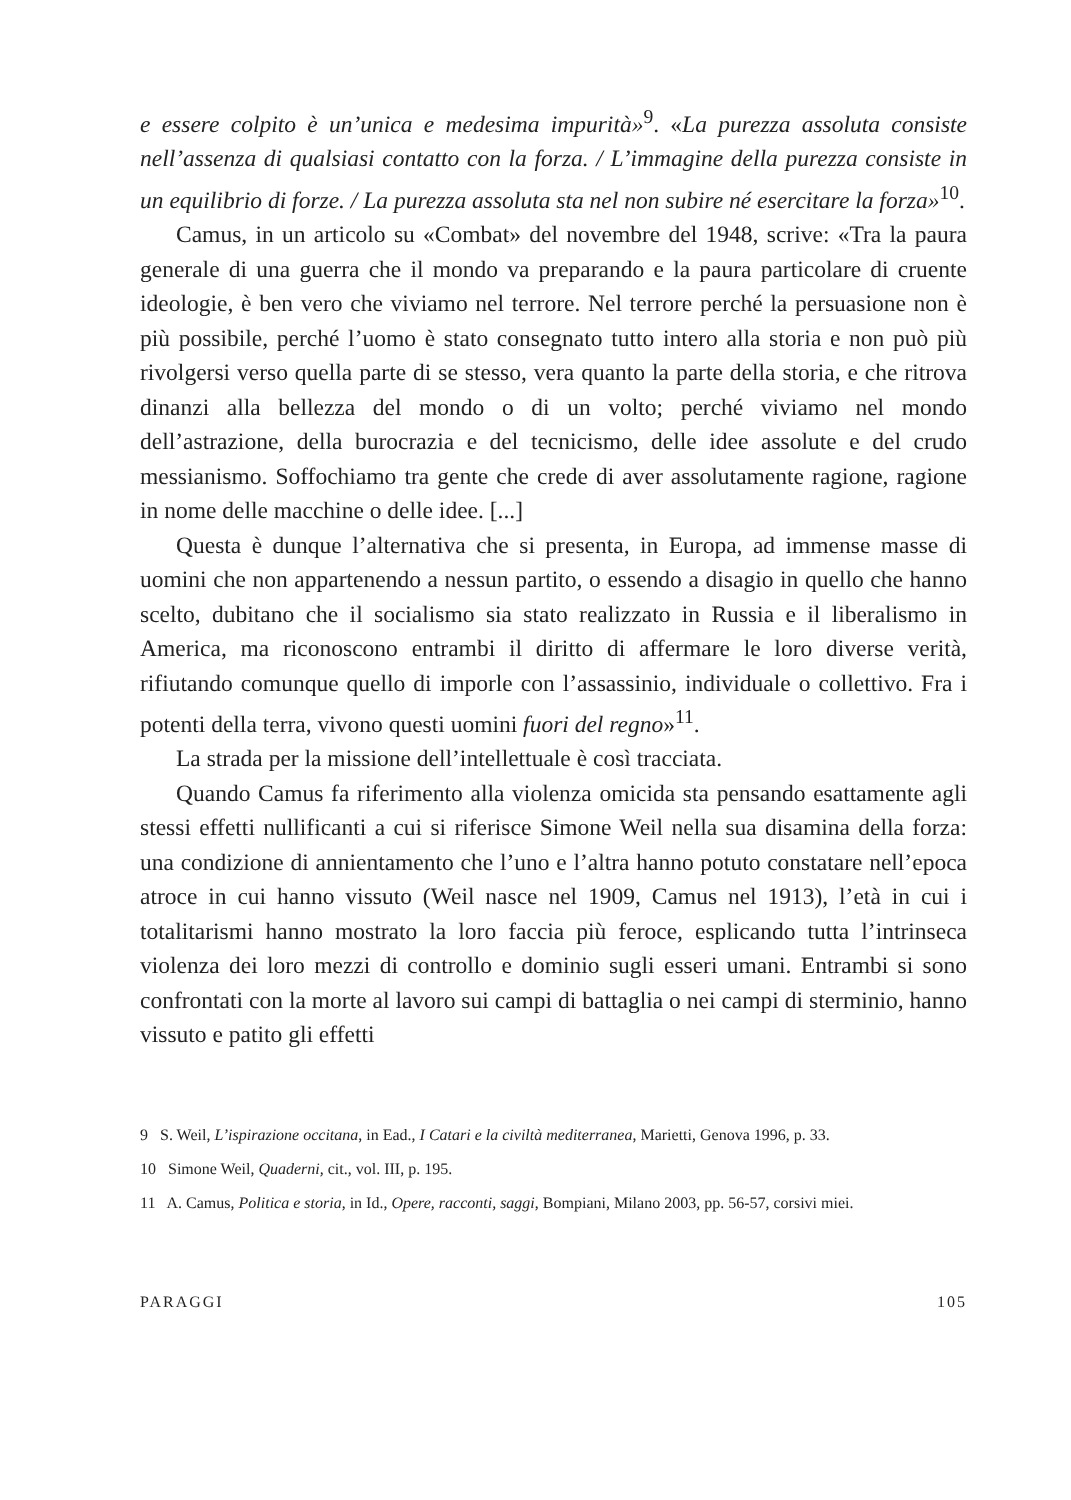e essere colpito è un’unica e medesima impurità»<sup>9</sup>. «La purezza assoluta consiste nell’assenza di qualsiasi contatto con la forza. / L’immagine della purezza consiste in un equilibrio di forze. / La purezza assoluta sta nel non subire né esercitare la forza»<sup>10</sup>.
Camus, in un articolo su «Combat» del novembre del 1948, scrive: «Tra la paura generale di una guerra che il mondo va preparando e la paura particolare di cruente ideologie, è ben vero che viviamo nel terrore. Nel terrore perché la persuasione non è più possibile, perché l’uomo è stato consegnato tutto intero alla storia e non può più rivolgersi verso quella parte di se stesso, vera quanto la parte della storia, e che ritrova dinanzi alla bellezza del mondo o di un volto; perché viviamo nel mondo dell’astrazione, della burocrazia e del tecnicismo, delle idee assolute e del crudo messianismo. Soffochiamo tra gente che crede di aver assolutamente ragione, ragione in nome delle macchine o delle idee. [...]
Questa è dunque l’alternativa che si presenta, in Europa, ad immense masse di uomini che non appartenendo a nessun partito, o essendo a disagio in quello che hanno scelto, dubitano che il socialismo sia stato realizzato in Russia e il liberalismo in America, ma riconoscono entrambi il diritto di affermare le loro diverse verità, rifiutando comunque quello di imporle con l’assassinio, individuale o collettivo. Fra i potenti della terra, vivono questi uomini fuori del regno»<sup>11</sup>.
La strada per la missione dell’intellettuale è così tracciata.
Quando Camus fa riferimento alla violenza omicida sta pensando esattamente agli stessi effetti nullificanti a cui si riferisce Simone Weil nella sua disamina della forza: una condizione di annientamento che l’uno e l’altra hanno potuto constatare nell’epoca atroce in cui hanno vissuto (Weil nasce nel 1909, Camus nel 1913), l’età in cui i totalitarismi hanno mostrato la loro faccia più feroce, esplicando tutta l’intrinseca violenza dei loro mezzi di controllo e dominio sugli esseri umani. Entrambi si sono confrontati con la morte al lavoro sui campi di battaglia o nei campi di sterminio, hanno vissuto e patito gli effetti
9 S. Weil, L’ispirazione occitana, in Ead., I Catari e la civiltà mediterranea, Marietti, Genova 1996, p. 33.
10 Simone Weil, Quaderni, cit., vol. III, p. 195.
11 A. Camus, Politica e storia, in Id., Opere, racconti, saggi, Bompiani, Milano 2003, pp. 56-57, corsivi miei.
PARAGGI 105